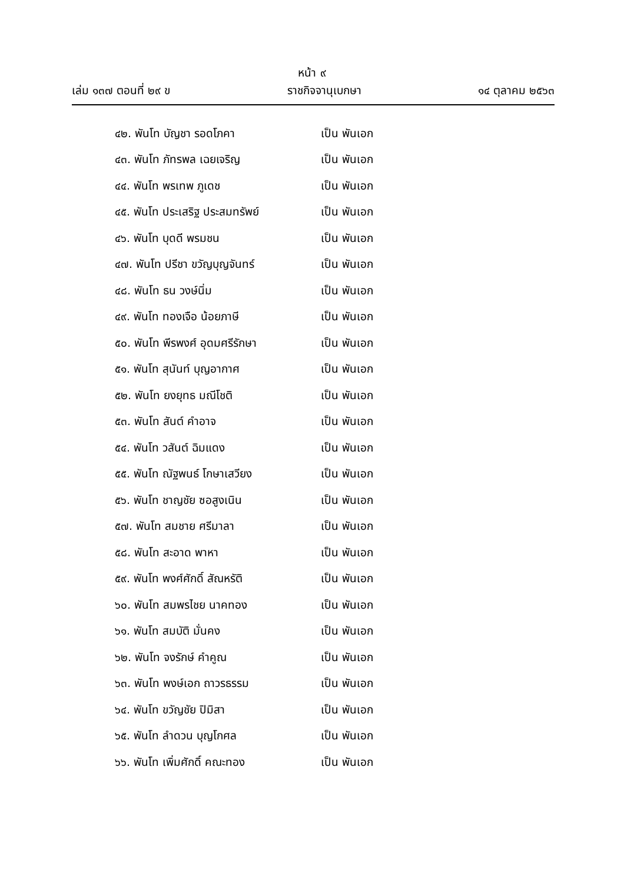หน้า ๙
เล่ม ๑๓๗ ตอนที่ ๒๙ ข ราชกิจจานุเบกษา ๑๔ ตุลาคม ๒๕๖๓
๔๒. พันโท บัญชา รอดโภคา เป็น พันเอก
๔๓. พันโท ภัทรพล เฉยเจริญ เป็น พันเอก
๔๔. พันโท พรเทพ ภูเดช เป็น พันเอก
๔๕. พันโท ประเสริฐ ประสมทรัพย์ เป็น พันเอก
๔๖. พันโท บุดดี พรมชน เป็น พันเอก
๔๗. พันโท ปรีชา ขวัญบุญจันทร์ เป็น พันเอก
๔๘. พันโท ธน วงษ์นิ่ม เป็น พันเอก
๔๙. พันโท ทองเจือ น้อยภาษี เป็น พันเอก
๕๐. พันโท พีรพงศ์ อุดมศรีรักษา เป็น พันเอก
๕๑. พันโท สุนันท์ บุญอากาศ เป็น พันเอก
๕๒. พันโท ยงยุทธ มณีโชติ เป็น พันเอก
๕๓. พันโท สันต์ คำอาจ เป็น พันเอก
๕๔. พันโท วสันต์ ฉิมแดง เป็น พันเอก
๕๕. พันโท ณัฐพนธ์ โกษาเสวียง เป็น พันเอก
๕๖. พันโท ชาญชัย ซอสูงเนิน เป็น พันเอก
๕๗. พันโท สมชาย ศรีมาลา เป็น พันเอก
๕๘. พันโท สะอาด พาหา เป็น พันเอก
๕๙. พันโท พงศ์ศักดิ์ สัณหรัติ เป็น พันเอก
๖๐. พันโท สมพรไชย นาคทอง เป็น พันเอก
๖๑. พันโท สมบัติ มั่นคง เป็น พันเอก
๖๒. พันโท จงรักษ์ คำคูณ เป็น พันเอก
๖๓. พันโท พงษ์เอก ถาวรธรรม เป็น พันเอก
๖๔. พันโท ขวัญชัย ปิมิสา เป็น พันเอก
๖๕. พันโท ลำดวน บุญโกศล เป็น พันเอก
๖๖. พันโท เพิ่มศักดิ์ คณะทอง เป็น พันเอก